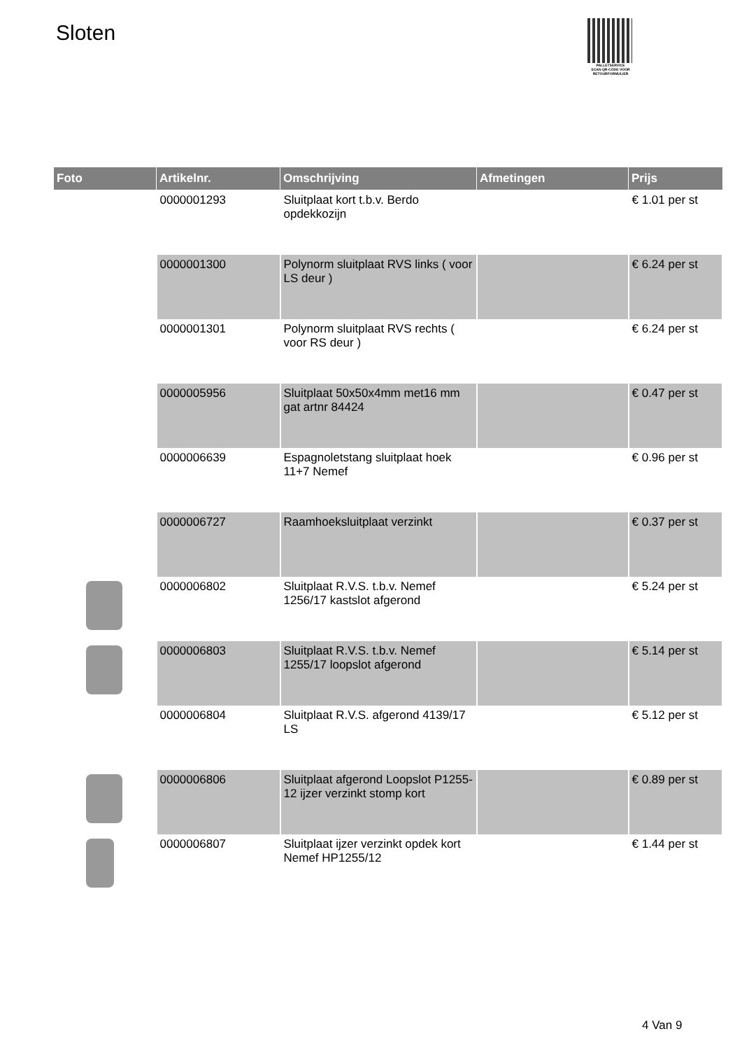Sloten
PALLETSERVICE
SCAN QR-CODE VOOR RETOURFORMULIER
| Foto | Artikelnr. | Omschrijving | Afmetingen | Prijs |
| --- | --- | --- | --- | --- |
| | 0000001293 | Sluitplaat kort t.b.v. Berdo opdekkozijn | | € 1.01 per st |
| | 0000001300 | Polynorm sluitplaat RVS links ( voor LS deur ) | | € 6.24 per st |
| | 0000001301 | Polynorm sluitplaat RVS rechts ( voor RS deur ) | | € 6.24 per st |
| | 0000005956 | Sluitplaat 50x50x4mm met16 mm gat artnr 84424 | | € 0.47 per st |
| | 0000006639 | Espagnoletstang sluitplaat hoek 11+7 Nemef | | € 0.96 per st |
| | 0000006727 | Raamhoeksluitplaat verzinkt | | € 0.37 per st |
| | 0000006802 | Sluitplaat R.V.S. t.b.v. Nemef 1256/17 kastslot afgerond | | € 5.24 per st |
| | 0000006803 | Sluitplaat R.V.S. t.b.v. Nemef 1255/17 loopslot afgerond | | € 5.14 per st |
| | 0000006804 | Sluitplaat R.V.S. afgerond 4139/17 LS | | € 5.12 per st |
| | 0000006806 | Sluitplaat afgerond Loopslot P1255-12 ijzer verzinkt stomp kort | | € 0.89 per st |
| | 0000006807 | Sluitplaat ijzer verzinkt opdek kort Nemef HP1255/12 | | € 1.44 per st |
4 Van 9